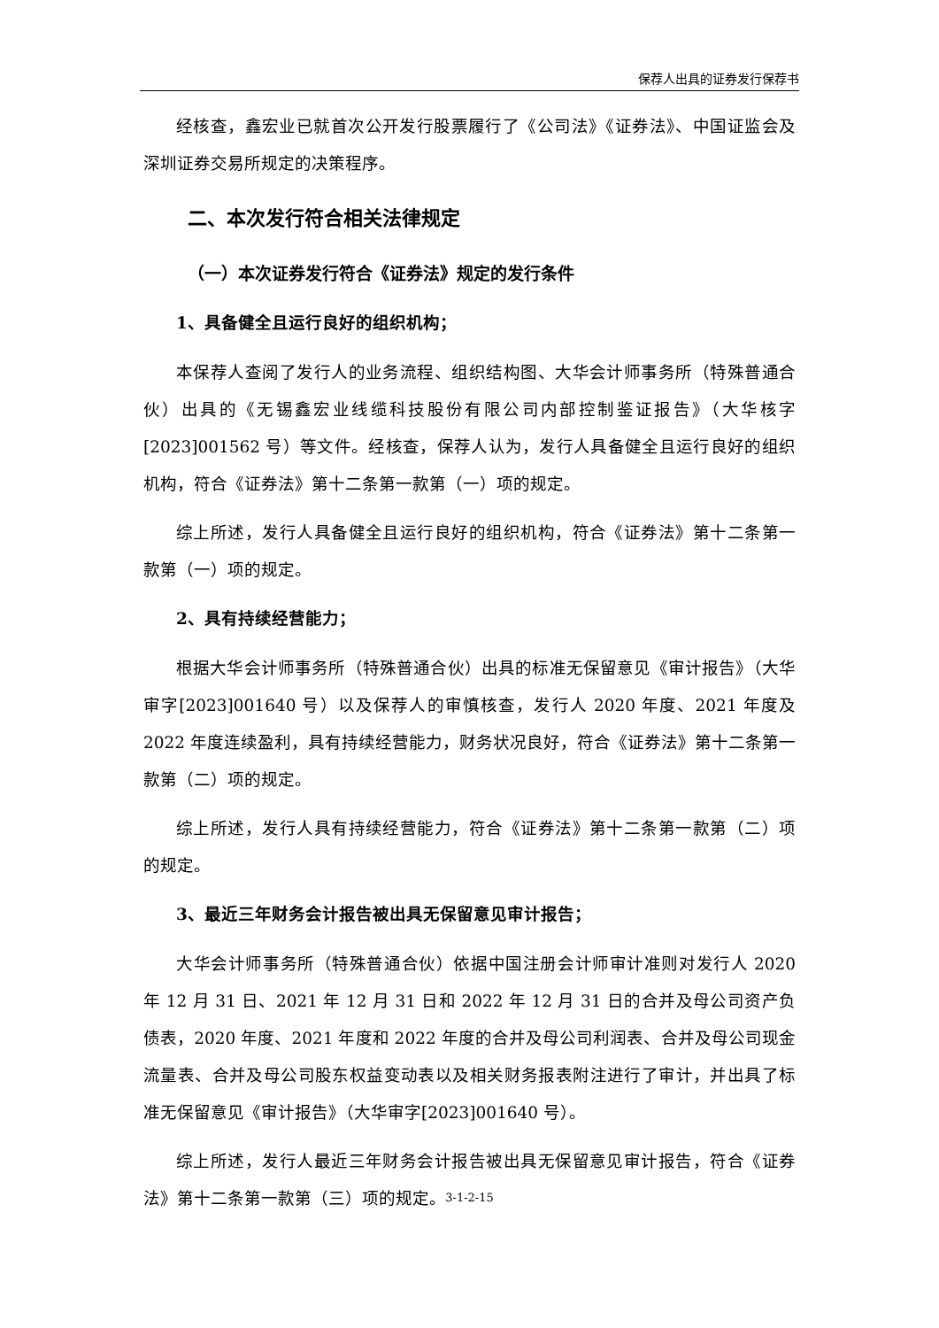保荐人出具的证券发行保荐书
经核查，鑫宏业已就首次公开发行股票履行了《公司法》《证券法》、中国证监会及深圳证券交易所规定的决策程序。
二、本次发行符合相关法律规定
（一）本次证券发行符合《证券法》规定的发行条件
1、具备健全且运行良好的组织机构；
本保荐人查阅了发行人的业务流程、组织结构图、大华会计师事务所（特殊普通合伙）出具的《无锡鑫宏业线缆科技股份有限公司内部控制鉴证报告》（大华核字[2023]001562 号）等文件。经核查，保荐人认为，发行人具备健全且运行良好的组织机构，符合《证券法》第十二条第一款第（一）项的规定。
综上所述，发行人具备健全且运行良好的组织机构，符合《证券法》第十二条第一款第（一）项的规定。
2、具有持续经营能力；
根据大华会计师事务所（特殊普通合伙）出具的标准无保留意见《审计报告》（大华审字[2023]001640 号）以及保荐人的审慎核查，发行人 2020 年度、2021 年度及 2022 年度连续盈利，具有持续经营能力，财务状况良好，符合《证券法》第十二条第一款第（二）项的规定。
综上所述，发行人具有持续经营能力，符合《证券法》第十二条第一款第（二）项的规定。
3、最近三年财务会计报告被出具无保留意见审计报告；
大华会计师事务所（特殊普通合伙）依据中国注册会计师审计准则对发行人 2020 年 12 月 31 日、2021 年 12 月 31 日和 2022 年 12 月 31 日的合并及母公司资产负债表，2020 年度、2021 年度和 2022 年度的合并及母公司利润表、合并及母公司现金流量表、合并及母公司股东权益变动表以及相关财务报表附注进行了审计，并出具了标准无保留意见《审计报告》（大华审字[2023]001640 号）。
综上所述，发行人最近三年财务会计报告被出具无保留意见审计报告，符合《证券法》第十二条第一款第（三）项的规定。
3-1-2-15